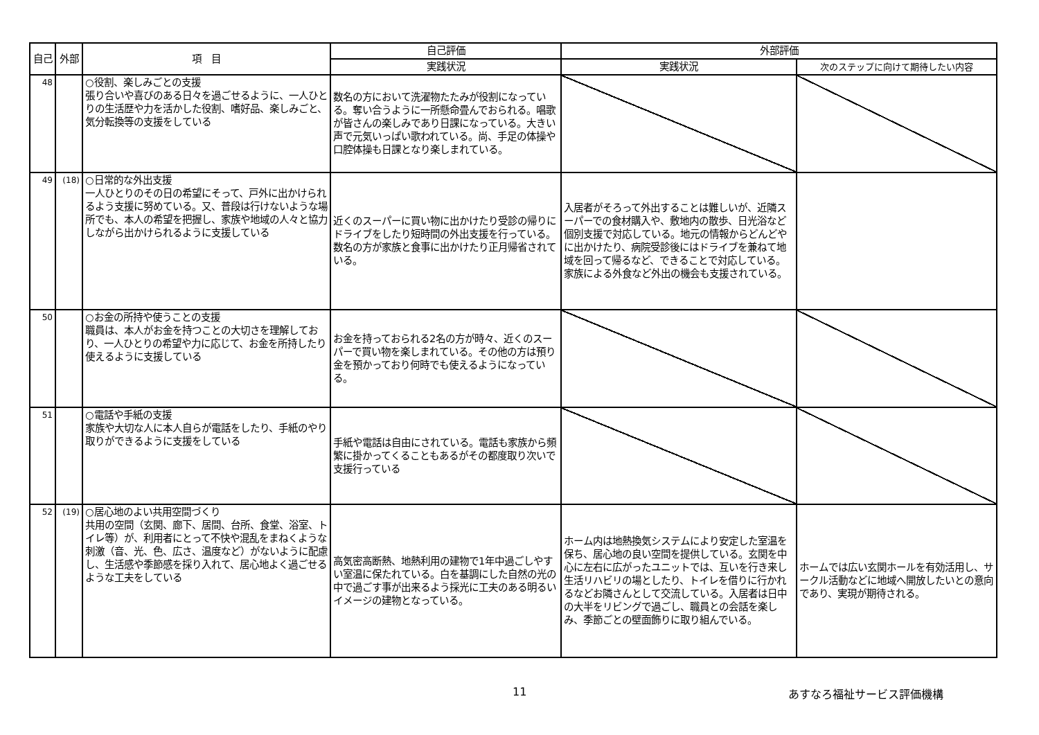| 自己 | 外部 | 項 目 | 自己評価 | 外部評価 | |
| --- | --- | --- | --- | --- | --- |
| | | | 実践状況 | 実践状況 | 次のステップに向けて期待したい内容 |
| 48 | | ○役割、楽しみごとの支援 張り合いや喜びのある日々を過ごせるように、一人ひとりの生活歴や力を活かした役割、嗜好品、楽しみごと、気分転換等の支援をしている | 数名の方において洗濯物たたみが役割になっている。奪い合うように一所懸命畳んでおられる。唱歌が皆さんの楽しみであり日課になっている。大きい声で元気いっぱい歌われている。尚、手足の体操や口腔体操も日課となり楽しまれている。 | | |
| 49 | (18) | ○日常的な外出支援 一人ひとりのその日の希望にそって、戸外に出かけられるよう支援に努めている。又、普段は行けないような場所でも、本人の希望を把握し、家族や地域の人々と協力しながら出かけられるように支援している | 近くのスーパーに買い物に出かけたり受診の帰りにドライブをしたり短時間の外出支援を行っている。数名の方が家族と食事に出かけたり正月帰省されている。 | 入居者がそろって外出することは難しいが、近隣スーパーでの食材購入や、敷地内の散歩、日光浴など個別支援で対応している。地元の情報からどんどやに出かけたり、病院受診後にはドライブを兼ねて地域を回って帰るなど、できることで対応している。家族による外食など外出の機会も支援されている。 | |
| 50 | | ○お金の所持や使うことの支援 職員は、本人がお金を持つことの大切さを理解しており、一人ひとりの希望や力に応じて、お金を所持したり使えるように支援している | お金を持っておられる2名の方が時々、近くのスーパーで買い物を楽しまれている。その他の方は預り金を預かっており何時でも使えるようになっている。 | | |
| 51 | | ○電話や手紙の支援 家族や大切な人に本人自らが電話をしたり、手紙のやり取りができるように支援をしている | 手紙や電話は自由にされている。電話も家族から頻繁に掛かってくることもあるがその都度取り次いで支援行っている | | |
| 52 | (19) | ○居心地のよい共用空間づくり 共用の空間（玄関、廊下、居間、台所、食堂、浴室、トイレ等）が、利用者にとって不快や混乱をまねくような刺激（音、光、色、広さ、温度など）がないように配慮し、生活感や季節感を採り入れて、居心地よく過ごせるような工夫をしている | 高気密高断熱、地熱利用の建物で1年中過ごしやすい室温に保たれている。白を基調にした自然の光の中で過ごす事が出来るよう採光に工夫のある明るいイメージの建物となっている。 | ホーム内は地熱換気システムにより安定した室温を保ち、居心地の良い空間を提供している。玄関を中心に左右に広がったユニットでは、互いを行き来し生活リハビリの場としたり、トイレを借りに行かれるなどお隣さんとして交流している。入居者は日中の大半をリビングで過ごし、職員との会話を楽しみ、季節ごとの壁面飾りに取り組んでいる。 | ホームでは広い玄関ホールを有効活用し、サークル活動などに地域へ開放したいとの意向であり、実現が期待される。 |
11 あすなろ福祉サービス評価機構